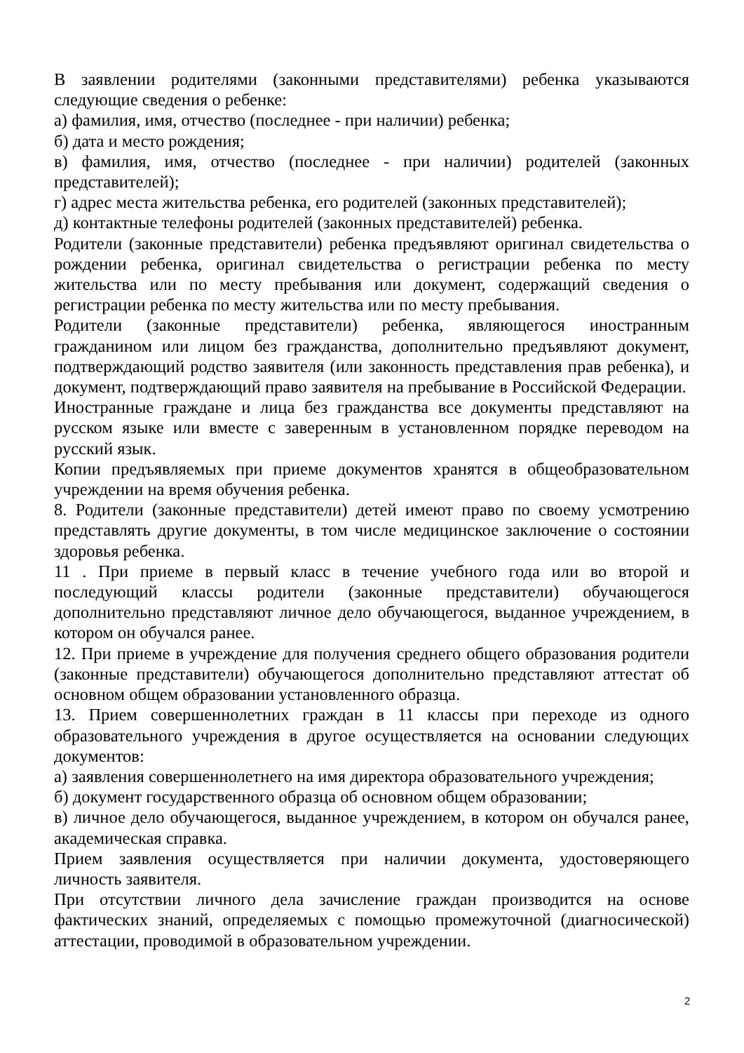В заявлении родителями (законными представителями) ребенка указываются следующие сведения о ребенке:
а) фамилия, имя, отчество (последнее - при наличии) ребенка;
б) дата и место рождения;
в) фамилия, имя, отчество (последнее - при наличии) родителей (законных представителей);
г) адрес места жительства ребенка, его родителей (законных представителей);
д) контактные телефоны родителей (законных представителей) ребенка.
Родители (законные представители) ребенка предъявляют оригинал свидетельства о рождении ребенка, оригинал свидетельства о регистрации ребенка по месту жительства или по месту пребывания или документ, содержащий сведения о регистрации ребенка по месту жительства или по месту пребывания.
Родители (законные представители) ребенка, являющегося иностранным гражданином или лицом без гражданства, дополнительно предъявляют документ, подтверждающий родство заявителя (или законность представления прав ребенка), и документ, подтверждающий право заявителя на пребывание в Российской Федерации.
Иностранные граждане и лица без гражданства все документы представляют на русском языке или вместе с заверенным в установленном порядке переводом на русский язык.
Копии предъявляемых при приеме документов хранятся в общеобразовательном учреждении на время обучения ребенка.
8. Родители (законные представители) детей имеют право по своему усмотрению представлять другие документы, в том числе медицинское заключение о состоянии здоровья ребенка.
11 . При приеме в первый класс в течение учебного года или во второй и последующий классы родители (законные представители) обучающегося дополнительно представляют личное дело обучающегося, выданное учреждением, в котором он обучался ранее.
12. При приеме в учреждение для получения среднего общего образования родители (законные представители) обучающегося дополнительно представляют аттестат об основном общем образовании установленного образца.
13. Прием совершеннолетних граждан в 11 классы при переходе из одного образовательного учреждения в другое осуществляется на основании следующих документов:
а) заявления совершеннолетнего на имя директора образовательного учреждения;
б) документ государственного образца об основном общем образовании;
в) личное дело обучающегося, выданное учреждением, в котором он обучался ранее, академическая справка.
Прием заявления осуществляется при наличии документа, удостоверяющего личность заявителя.
При отсутствии личного дела зачисление граждан производится на основе фактических знаний, определяемых с помощью промежуточной (диагносической) аттестации, проводимой в образовательном учреждении.
2